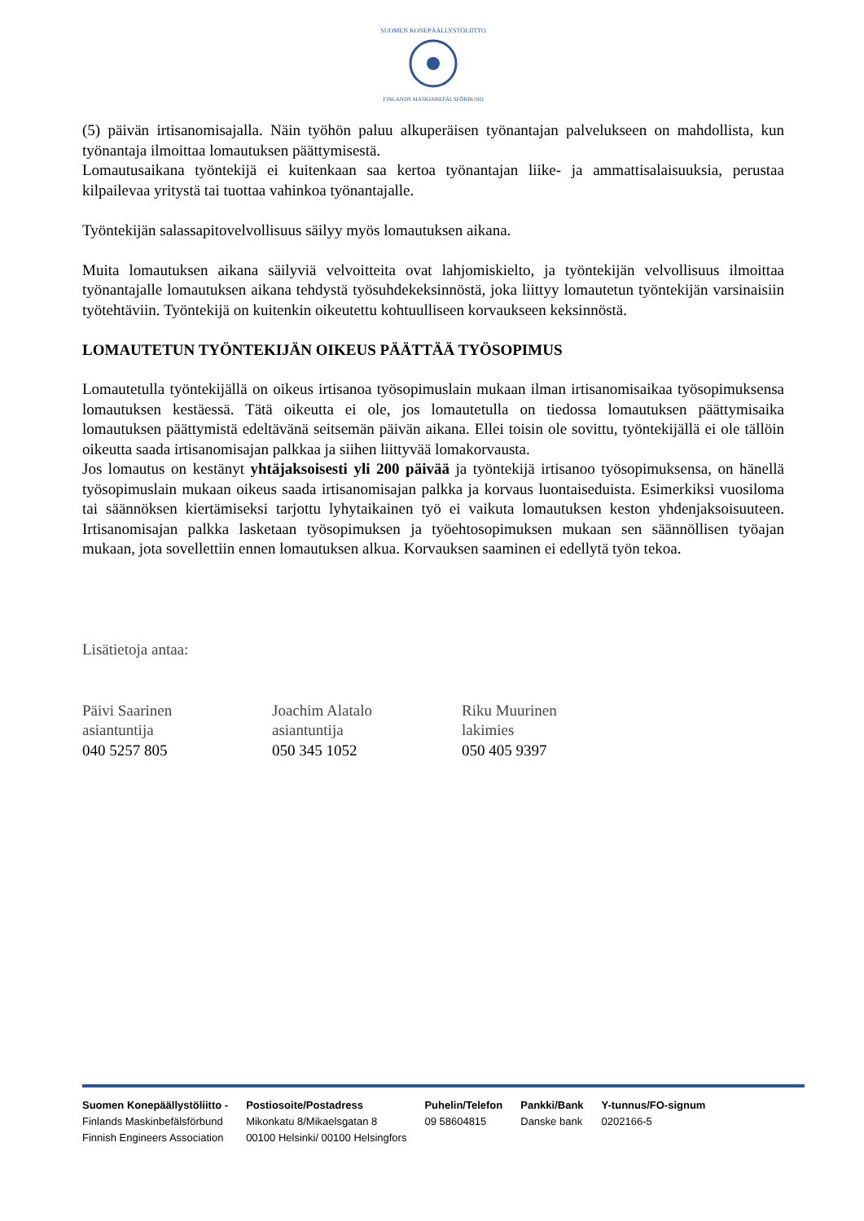SUOMEN KONEPÄÄLLYSTÖLIITTO
FINLANDS MASKINBEFÄLSFÖRBUND
(5) päivän irtisanomisajalla. Näin työhön paluu alkuperäisen työnantajan palvelukseen on mahdollista, kun työnantaja ilmoittaa lomautuksen päättymisestä.
Lomautusaikana työntekijä ei kuitenkaan saa kertoa työnantajan liike- ja ammattisalaisuuksia, perustaa kilpailevaa yritystä tai tuottaa vahinkoa työnantajalle.
Työntekijän salassapitovelvollisuus säilyy myös lomautuksen aikana.
Muita lomautuksen aikana säilyviä velvoitteita ovat lahjomiskielto, ja työntekijän velvollisuus ilmoittaa työnantajalle lomautuksen aikana tehdystä työsuhdekeksinnöstä, joka liittyy lomautetun työntekijän varsinaisiin työtehtäviin. Työntekijä on kuitenkin oikeutettu kohtuulliseen korvaukseen keksinnöstä.
LOMAUTETUN TYÖNTEKIJÄN OIKEUS PÄÄTTÄÄ TYÖSOPIMUS
Lomautetulla työntekijällä on oikeus irtisanoa työsopimuslain mukaan ilman irtisanomisaikaa työsopimuksensa lomautuksen kestäessä. Tätä oikeutta ei ole, jos lomautetulla on tiedossa lomautuksen päättymisaika lomautuksen päättymistä edeltävänä seitsemän päivän aikana. Ellei toisin ole sovittu, työntekijällä ei ole tällöin oikeutta saada irtisanomisajan palkkaa ja siihen liittyvää lomakorvausta.
Jos lomautus on kestänyt yhtäjaksoisesti yli 200 päivää ja työntekijä irtisanoo työsopimuksensa, on hänellä työsopimuslain mukaan oikeus saada irtisanomisajan palkka ja korvaus luontaiseduista. Esimerkiksi vuosiloma tai säännöksen kiertämiseksi tarjottu lyhytaikainen työ ei vaikuta lomautuksen keston yhdenjaksoisuuteen. Irtisanomisajan palkka lasketaan työsopimuksen ja työehtosopimuksen mukaan sen säännöllisen työajan mukaan, jota sovellettiin ennen lomautuksen alkua. Korvauksen saaminen ei edellytä työn tekoa.
Lisätietoja antaa:
Päivi Saarinen
asiantuntija
040 5257 805
Joachim Alatalo
asiantuntija
050 345 1052
Riku Muurinen
lakimies
050 405 9397
Suomen Konepäällystöliitto -
Finlands Maskinbefälsförbund
Finnish Engineers Association
Postiosoite/Postadress
Mikonkatu 8/Mikaelsgatan 8
00100 Helsinki/ 00100 Helsingfors
Puhelin/Telefon
09 58604815
Pankki/Bank
Danske bank
Y-tunnus/FO-signum
0202166-5